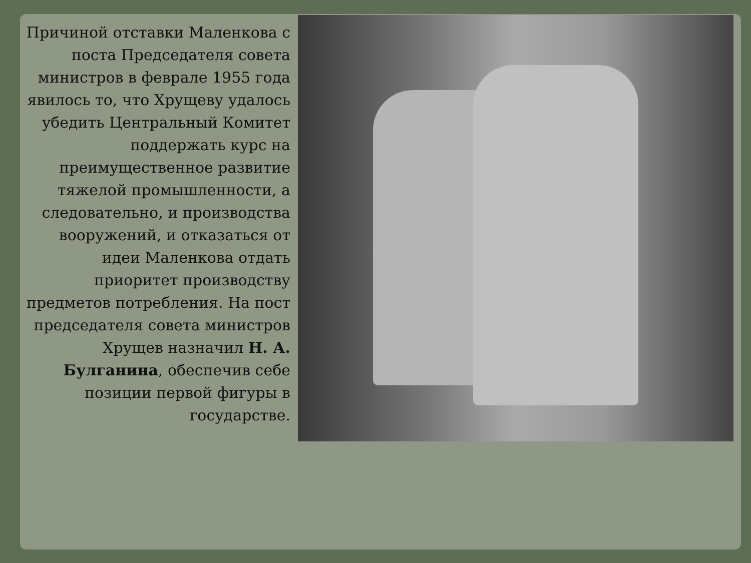Причиной отставки Маленкова с поста Председателя совета министров в феврале 1955 года явилось то, что Хрущеву удалось убедить Центральный Комитет поддержать курс на преимущественное развитие тяжелой промышленности, а следовательно, и производства вооружений, и отказаться от идеи Маленкова отдать приоритет производству предметов потребления. На пост председателя совета министров Хрущев назначил Н. А. Булганина, обеспечив себе позиции первой фигуры в государстве.